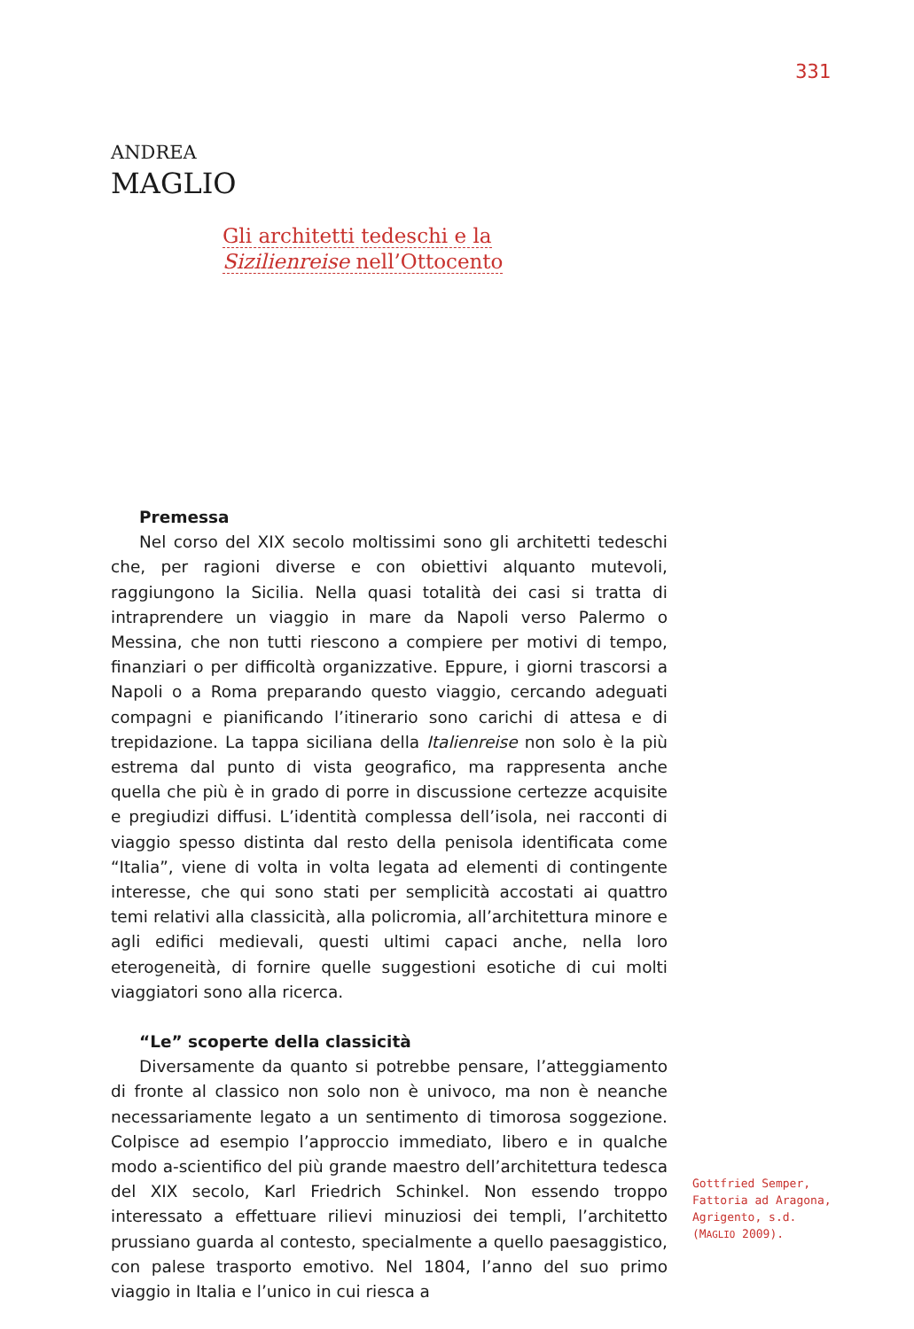331
ANDREA
MAGLIO
Gli architetti tedeschi e la
Sizilienreise nell’Ottocento
Premessa
Nel corso del XIX secolo moltissimi sono gli architetti tedeschi che, per ragioni diverse e con obiettivi alquanto mutevoli, raggiungono la Sicilia. Nella quasi totalità dei casi si tratta di intraprendere un viaggio in mare da Napoli verso Palermo o Messina, che non tutti riescono a compiere per motivi di tempo, finanziari o per difficoltà organizzative. Eppure, i giorni trascorsi a Napoli o a Roma preparando questo viaggio, cercando adeguati compagni e pianificando l’itinerario sono carichi di attesa e di trepidazione. La tappa siciliana della Italienreise non solo è la più estrema dal punto di vista geografico, ma rappresenta anche quella che più è in grado di porre in discussione certezze acquisite e pregiudizi diffusi. L’identità complessa dell’isola, nei racconti di viaggio spesso distinta dal resto della penisola identificata come “Italia”, viene di volta in volta legata ad elementi di contingente interesse, che qui sono stati per semplicità accostati ai quattro temi relativi alla classicità, alla policromia, all’architettura minore e agli edifici medievali, questi ultimi capaci anche, nella loro eterogeneità, di fornire quelle suggestioni esotiche di cui molti viaggiatori sono alla ricerca.
“Le” scoperte della classicità
Diversamente da quanto si potrebbe pensare, l’atteggiamento di fronte al classico non solo non è univoco, ma non è neanche necessariamente legato a un sentimento di timorosa soggezione. Colpisce ad esempio l’approccio immediato, libero e in qualche modo a-scientifico del più grande maestro dell’architettura tedesca del XIX secolo, Karl Friedrich Schinkel. Non essendo troppo interessato a effettuare rilievi minuziosi dei templi, l’architetto prussiano guarda al contesto, specialmente a quello paesaggistico, con palese trasporto emotivo. Nel 1804, l’anno del suo primo viaggio in Italia e l’unico in cui riesca a
Gottfried Semper, Fattoria ad Aragona, Agrigento, s.d. (MAGLIO 2009).